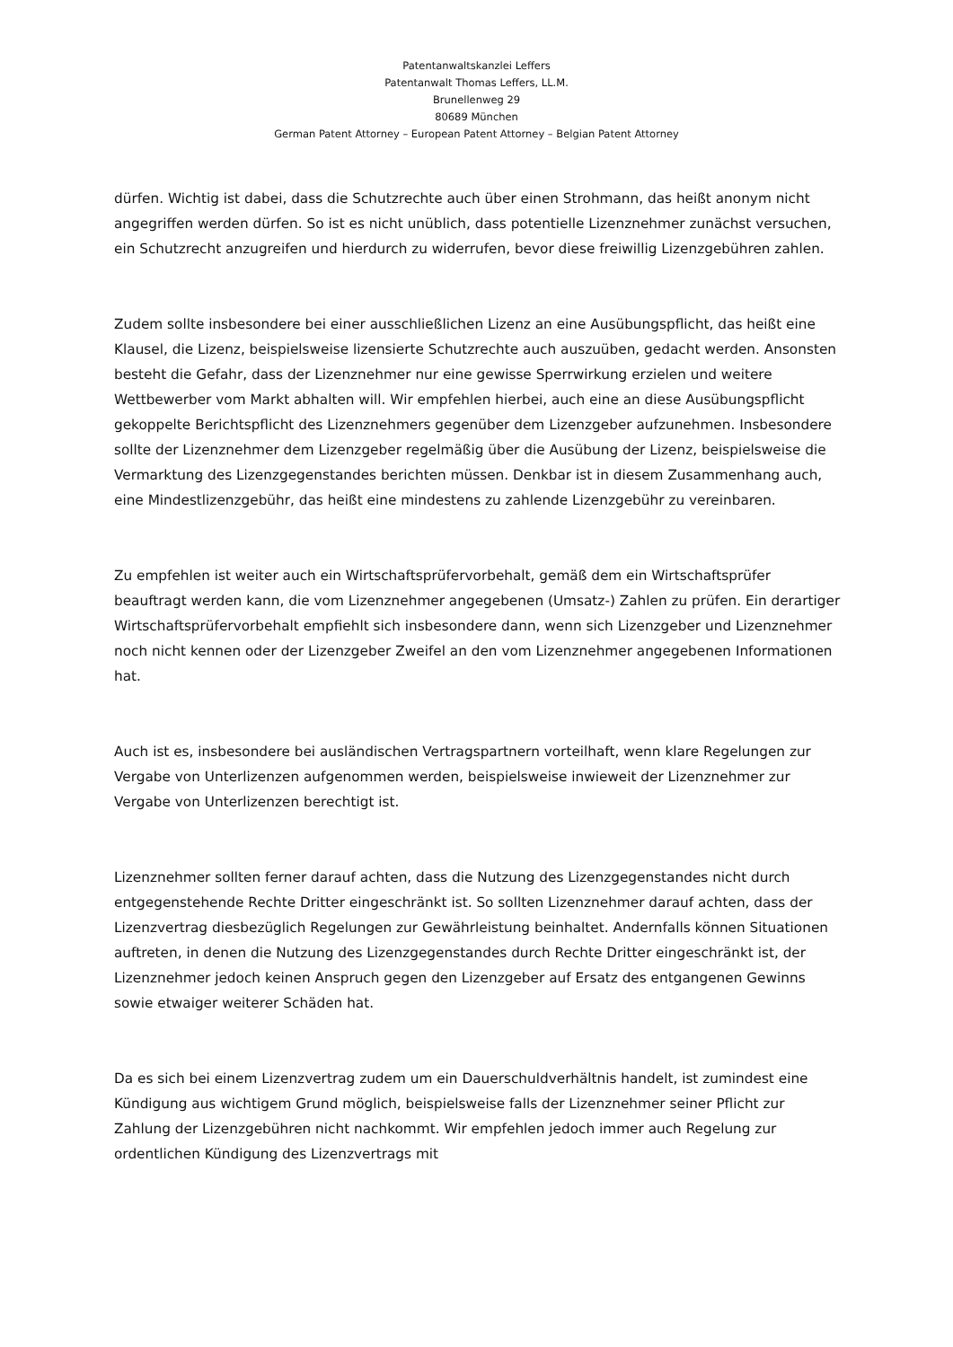Patentanwaltskanzlei Leffers
Patentanwalt Thomas Leffers, LL.M.
Brunellenweg 29
80689 München
German Patent Attorney – European Patent Attorney – Belgian Patent Attorney
dürfen. Wichtig ist dabei, dass die Schutzrechte auch über einen Strohmann, das heißt anonym nicht angegriffen werden dürfen. So ist es nicht unüblich, dass potentielle Lizenznehmer zunächst versuchen, ein Schutzrecht anzugreifen und hierdurch zu widerrufen, bevor diese freiwillig Lizenzgebühren zahlen.
Zudem sollte insbesondere bei einer ausschließlichen Lizenz an eine Ausübungspflicht, das heißt eine Klausel, die Lizenz, beispielsweise lizensierte Schutzrechte auch auszuüben, gedacht werden. Ansonsten besteht die Gefahr, dass der Lizenznehmer nur eine gewisse Sperrwirkung erzielen und weitere Wettbewerber vom Markt abhalten will. Wir empfehlen hierbei, auch eine an diese Ausübungspflicht gekoppelte Berichtspflicht des Lizenznehmers gegenüber dem Lizenzgeber aufzunehmen. Insbesondere sollte der Lizenznehmer dem Lizenzgeber regelmäßig über die Ausübung der Lizenz, beispielsweise die Vermarktung des Lizenzgegenstandes berichten müssen. Denkbar ist in diesem Zusammenhang auch, eine Mindestlizenzgebühr, das heißt eine mindestens zu zahlende Lizenzgebühr zu vereinbaren.
Zu empfehlen ist weiter auch ein Wirtschaftsprüfervorbehalt, gemäß dem ein Wirtschaftsprüfer beauftragt werden kann, die vom Lizenznehmer angegebenen (Umsatz-) Zahlen zu prüfen. Ein derartiger Wirtschaftsprüfervorbehalt empfiehlt sich insbesondere dann, wenn sich Lizenzgeber und Lizenznehmer noch nicht kennen oder der Lizenzgeber Zweifel an den vom Lizenznehmer angegebenen Informationen hat.
Auch ist es, insbesondere bei ausländischen Vertragspartnern vorteilhaft, wenn klare Regelungen zur Vergabe von Unterlizenzen aufgenommen werden, beispielsweise inwieweit der Lizenznehmer zur Vergabe von Unterlizenzen berechtigt ist.
Lizenznehmer sollten ferner darauf achten, dass die Nutzung des Lizenzgegenstandes nicht durch entgegenstehende Rechte Dritter eingeschränkt ist. So sollten Lizenznehmer darauf achten, dass der Lizenzvertrag diesbezüglich Regelungen zur Gewährleistung beinhaltet. Andernfalls können Situationen auftreten, in denen die Nutzung des Lizenzgegenstandes durch Rechte Dritter eingeschränkt ist, der Lizenznehmer jedoch keinen Anspruch gegen den Lizenzgeber auf Ersatz des entgangenen Gewinns sowie etwaiger weiterer Schäden hat.
Da es sich bei einem Lizenzvertrag zudem um ein Dauerschuldverhältnis handelt, ist zumindest eine Kündigung aus wichtigem Grund möglich, beispielsweise falls der Lizenznehmer seiner Pflicht zur Zahlung der Lizenzgebühren nicht nachkommt. Wir empfehlen jedoch immer auch Regelung zur ordentlichen Kündigung des Lizenzvertrags mit